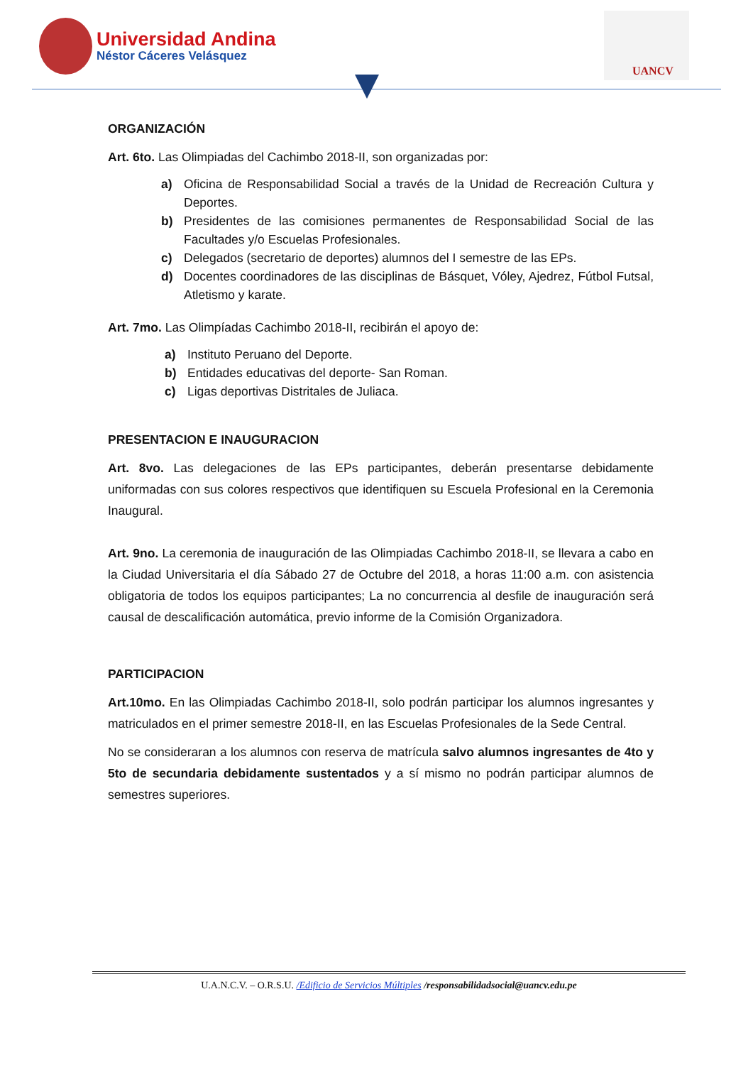Universidad Andina
Néstor Cáceres Velásquez
UANCV
ORGANIZACIÓN
Art. 6to. Las Olimpiadas del Cachimbo 2018-II, son organizadas por:
a) Oficina de Responsabilidad Social a través de la Unidad de Recreación Cultura y Deportes.
b) Presidentes de las comisiones permanentes de Responsabilidad Social de las Facultades y/o Escuelas Profesionales.
c) Delegados (secretario de deportes) alumnos del I semestre de las EPs.
d) Docentes coordinadores de las disciplinas de Básquet, Vóley, Ajedrez, Fútbol Futsal, Atletismo y karate.
Art. 7mo. Las Olimpíadas Cachimbo 2018-II, recibirán el apoyo de:
a) Instituto Peruano del Deporte.
b) Entidades educativas del deporte- San Roman.
c) Ligas deportivas Distritales de Juliaca.
PRESENTACION E INAUGURACION
Art. 8vo. Las delegaciones de las EPs participantes, deberán presentarse debidamente uniformadas con sus colores respectivos que identifiquen su Escuela Profesional en la Ceremonia Inaugural.
Art. 9no. La ceremonia de inauguración de las Olimpiadas Cachimbo 2018-II, se llevara a cabo en la Ciudad Universitaria el día Sábado 27 de Octubre del 2018, a horas 11:00 a.m. con asistencia obligatoria de todos los equipos participantes; La no concurrencia al desfile de inauguración será causal de descalificación automática, previo informe de la Comisión Organizadora.
PARTICIPACION
Art.10mo. En las Olimpiadas Cachimbo 2018-II, solo podrán participar los alumnos ingresantes y matriculados en el primer semestre 2018-II, en las Escuelas Profesionales de la Sede Central.
No se consideraran a los alumnos con reserva de matrícula salvo alumnos ingresantes de 4to y 5to de secundaria debidamente sustentados y a sí mismo no podrán participar alumnos de semestres superiores.
U.A.N.C.V. – O.R.S.U. /Edificio de Servicios Múltiples /responsabilidadsocial@uancv.edu.pe